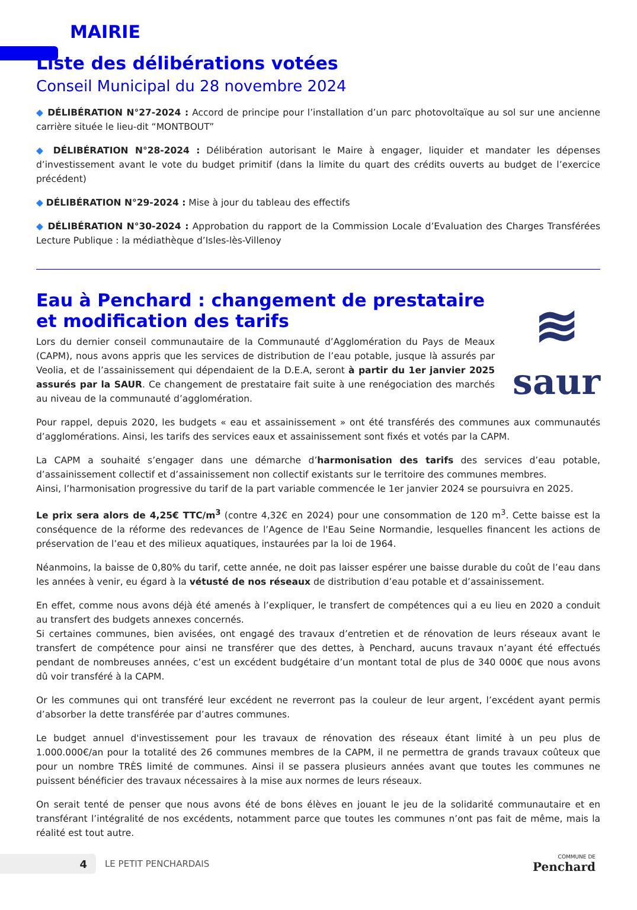MAIRIE
Liste des délibérations votées
Conseil Municipal du 28 novembre 2024
◆ DÉLIBÉRATION N°27-2024 : Accord de principe pour l’installation d’un parc photovoltaïque au sol sur une ancienne carrière située le lieu-dit “MONTBOUT”
◆ DÉLIBÉRATION N°28-2024 : Délibération autorisant le Maire à engager, liquider et mandater les dépenses d’investissement avant le vote du budget primitif (dans la limite du quart des crédits ouverts au budget de l’exercice précédent)
◆ DÉLIBÉRATION N°29-2024 : Mise à jour du tableau des effectifs
◆ DÉLIBÉRATION N°30-2024 : Approbation du rapport de la Commission Locale d’Evaluation des Charges Transférées Lecture Publique : la médiathèque d’Isles-lès-Villenoy
Eau à Penchard : changement de prestataire et modification des tarifs
Lors du dernier conseil communautaire de la Communauté d’Agglomération du Pays de Meaux (CAPM), nous avons appris que les services de distribution de l’eau potable, jusque là assurés par Veolia, et de l’assainissement qui dépendaient de la D.E.A, seront à partir du 1er janvier 2025 assurés par la SAUR. Ce changement de prestataire fait suite à une renégociation des marchés au niveau de la communauté d’agglomération.
≋
saur
Pour rappel, depuis 2020, les budgets « eau et assainissement » ont été transférés des communes aux communautés d’agglomérations. Ainsi, les tarifs des services eaux et assainissement sont fixés et votés par la CAPM.
La CAPM a souhaité s’engager dans une démarche d’harmonisation des tarifs des services d’eau potable, d’assainissement collectif et d’assainissement non collectif existants sur le territoire des communes membres.
Ainsi, l’harmonisation progressive du tarif de la part variable commencée le 1er janvier 2024 se poursuivra en 2025.
Le prix sera alors de 4,25€ TTC/m<sup>3</sup> (contre 4,32€ en 2024) pour une consommation de 120 m<sup>3</sup>. Cette baisse est la conséquence de la réforme des redevances de l’Agence de l'Eau Seine Normandie, lesquelles financent les actions de préservation de l’eau et des milieux aquatiques, instaurées par la loi de 1964.
Néanmoins, la baisse de 0,80% du tarif, cette année, ne doit pas laisser espérer une baisse durable du coût de l’eau dans les années à venir, eu égard à la vétusté de nos réseaux de distribution d’eau potable et d’assainissement.
En effet, comme nous avons déjà été amenés à l’expliquer, le transfert de compétences qui a eu lieu en 2020 a conduit au transfert des budgets annexes concernés.
Si certaines communes, bien avisées, ont engagé des travaux d’entretien et de rénovation de leurs réseaux avant le transfert de compétence pour ainsi ne transférer que des dettes, à Penchard, aucuns travaux n’ayant été effectués pendant de nombreuses années, c’est un excédent budgétaire d’un montant total de plus de 340 000€ que nous avons dû voir transféré à la CAPM.
Or les communes qui ont transféré leur excédent ne reverront pas la couleur de leur argent, l’excédent ayant permis d’absorber la dette transférée par d’autres communes.
Le budget annuel d'investissement pour les travaux de rénovation des réseaux étant limité à un peu plus de 1.000.000€/an pour la totalité des 26 communes membres de la CAPM, il ne permettra de grands travaux coûteux que pour un nombre TRÈS limité de communes. Ainsi il se passera plusieurs années avant que toutes les communes ne puissent bénéficier des travaux nécessaires à la mise aux normes de leurs réseaux.
On serait tenté de penser que nous avons été de bons élèves en jouant le jeu de la solidarité communautaire et en transférant l’intégralité de nos excédents, notamment parce que toutes les communes n’ont pas fait de même, mais la réalité est tout autre.
4
LE PETIT PENCHARDAIS
COMMUNE DE
Penchard